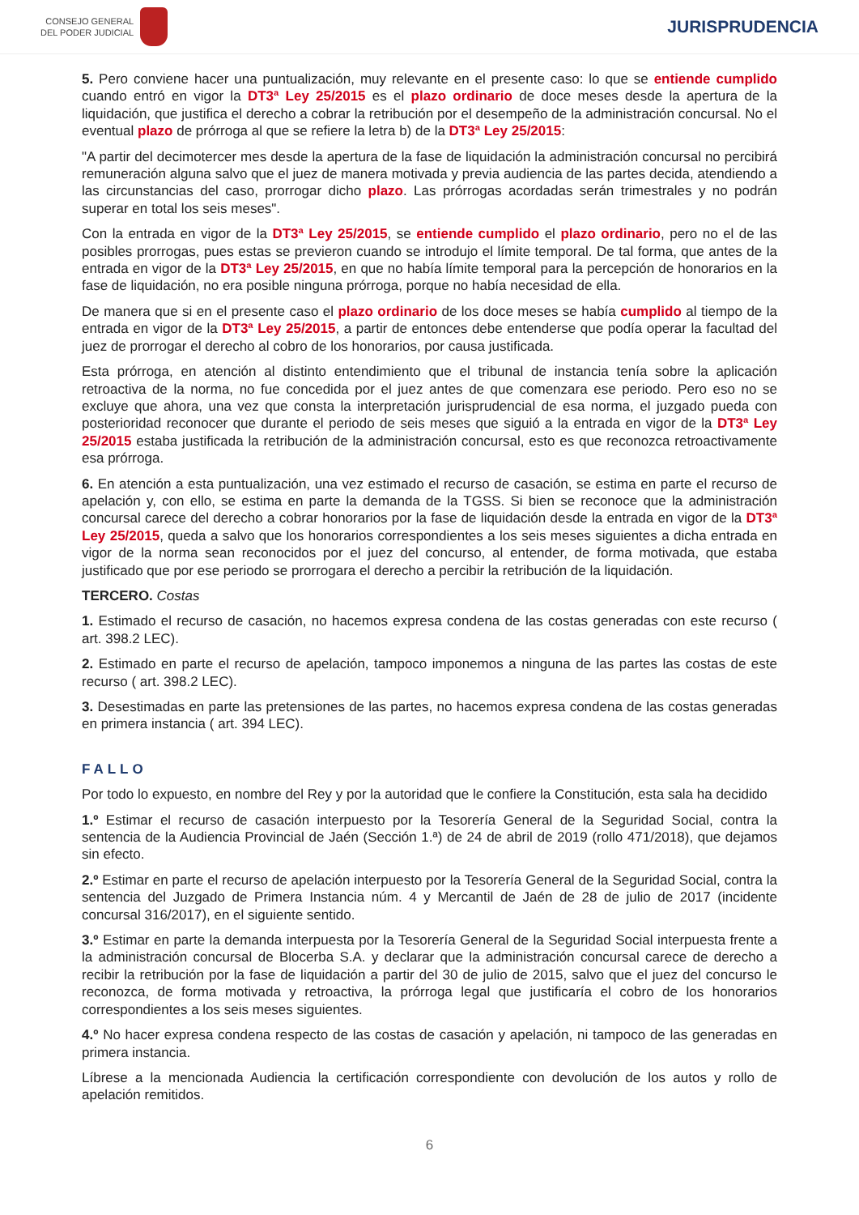CONSEJO GENERAL
DEL PODER JUDICIAL
JURISPRUDENCIA
5. Pero conviene hacer una puntualización, muy relevante en el presente caso: lo que se entiende cumplido cuando entró en vigor la DT3ª Ley 25/2015 es el plazo ordinario de doce meses desde la apertura de la liquidación, que justifica el derecho a cobrar la retribución por el desempeño de la administración concursal. No el eventual plazo de prórroga al que se refiere la letra b) de la DT3ª Ley 25/2015:
"A partir del decimotercer mes desde la apertura de la fase de liquidación la administración concursal no percibirá remuneración alguna salvo que el juez de manera motivada y previa audiencia de las partes decida, atendiendo a las circunstancias del caso, prorrogar dicho plazo. Las prórrogas acordadas serán trimestrales y no podrán superar en total los seis meses".
Con la entrada en vigor de la DT3ª Ley 25/2015, se entiende cumplido el plazo ordinario, pero no el de las posibles prorrogas, pues estas se previeron cuando se introdujo el límite temporal. De tal forma, que antes de la entrada en vigor de la DT3ª Ley 25/2015, en que no había límite temporal para la percepción de honorarios en la fase de liquidación, no era posible ninguna prórroga, porque no había necesidad de ella.
De manera que si en el presente caso el plazo ordinario de los doce meses se había cumplido al tiempo de la entrada en vigor de la DT3ª Ley 25/2015, a partir de entonces debe entenderse que podía operar la facultad del juez de prorrogar el derecho al cobro de los honorarios, por causa justificada.
Esta prórroga, en atención al distinto entendimiento que el tribunal de instancia tenía sobre la aplicación retroactiva de la norma, no fue concedida por el juez antes de que comenzara ese periodo. Pero eso no se excluye que ahora, una vez que consta la interpretación jurisprudencial de esa norma, el juzgado pueda con posterioridad reconocer que durante el periodo de seis meses que siguió a la entrada en vigor de la DT3ª Ley 25/2015 estaba justificada la retribución de la administración concursal, esto es que reconozca retroactivamente esa prórroga.
6. En atención a esta puntualización, una vez estimado el recurso de casación, se estima en parte el recurso de apelación y, con ello, se estima en parte la demanda de la TGSS. Si bien se reconoce que la administración concursal carece del derecho a cobrar honorarios por la fase de liquidación desde la entrada en vigor de la DT3ª Ley 25/2015, queda a salvo que los honorarios correspondientes a los seis meses siguientes a dicha entrada en vigor de la norma sean reconocidos por el juez del concurso, al entender, de forma motivada, que estaba justificado que por ese periodo se prorrogara el derecho a percibir la retribución de la liquidación.
TERCERO. Costas
1. Estimado el recurso de casación, no hacemos expresa condena de las costas generadas con este recurso ( art. 398.2 LEC).
2. Estimado en parte el recurso de apelación, tampoco imponemos a ninguna de las partes las costas de este recurso ( art. 398.2 LEC).
3. Desestimadas en parte las pretensiones de las partes, no hacemos expresa condena de las costas generadas en primera instancia ( art. 394 LEC).
FALLO
Por todo lo expuesto, en nombre del Rey y por la autoridad que le confiere la Constitución, esta sala ha decidido
1.º Estimar el recurso de casación interpuesto por la Tesorería General de la Seguridad Social, contra la sentencia de la Audiencia Provincial de Jaén (Sección 1.ª) de 24 de abril de 2019 (rollo 471/2018), que dejamos sin efecto.
2.º Estimar en parte el recurso de apelación interpuesto por la Tesorería General de la Seguridad Social, contra la sentencia del Juzgado de Primera Instancia núm. 4 y Mercantil de Jaén de 28 de julio de 2017 (incidente concursal 316/2017), en el siguiente sentido.
3.º Estimar en parte la demanda interpuesta por la Tesorería General de la Seguridad Social interpuesta frente a la administración concursal de Blocerba S.A. y declarar que la administración concursal carece de derecho a recibir la retribución por la fase de liquidación a partir del 30 de julio de 2015, salvo que el juez del concurso le reconozca, de forma motivada y retroactiva, la prórroga legal que justificaría el cobro de los honorarios correspondientes a los seis meses siguientes.
4.º No hacer expresa condena respecto de las costas de casación y apelación, ni tampoco de las generadas en primera instancia.
Líbrese a la mencionada Audiencia la certificación correspondiente con devolución de los autos y rollo de apelación remitidos.
6